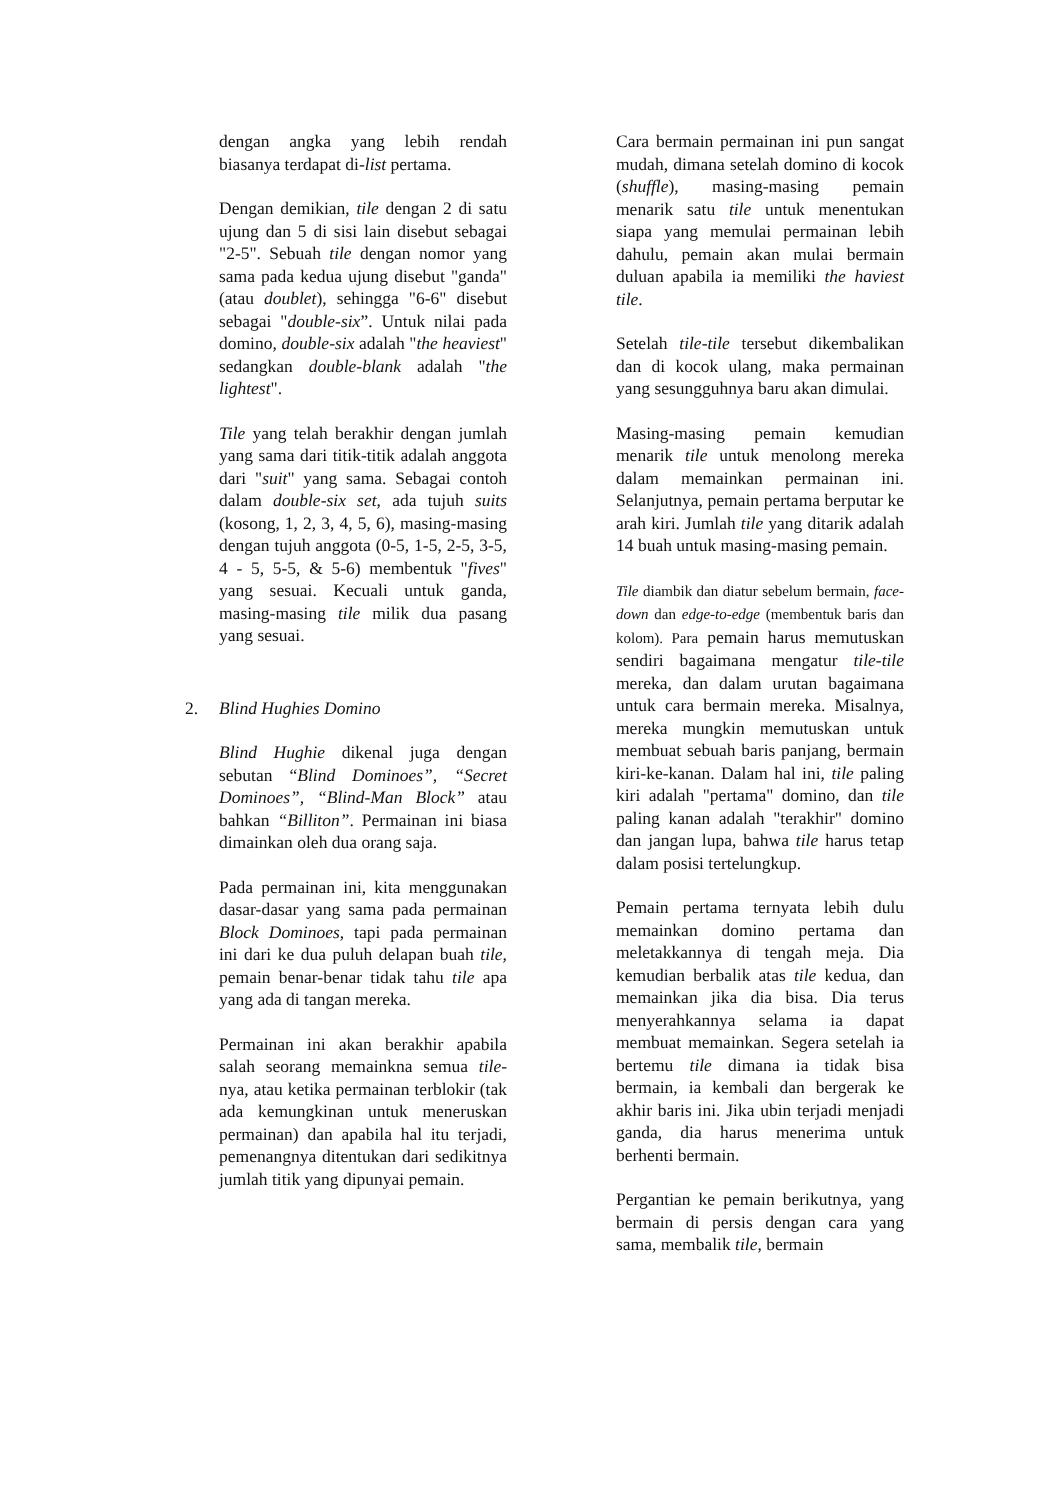dengan angka yang lebih rendah biasanya terdapat di-list pertama.
Dengan demikian, tile dengan 2 di satu ujung dan 5 di sisi lain disebut sebagai "2-5". Sebuah tile dengan nomor yang sama pada kedua ujung disebut "ganda" (atau doublet), sehingga "6-6" disebut sebagai "double-six”. Untuk nilai pada domino, double-six adalah "the heaviest" sedangkan double-blank adalah "the lightest".
Tile yang telah berakhir dengan jumlah yang sama dari titik-titik adalah anggota dari "suit" yang sama. Sebagai contoh dalam double-six set, ada tujuh suits (kosong, 1, 2, 3, 4, 5, 6), masing-masing dengan tujuh anggota (0-5, 1-5, 2-5, 3-5, 4 - 5, 5-5, & 5-6) membentuk "fives" yang sesuai. Kecuali untuk ganda, masing-masing tile milik dua pasang yang sesuai.
2. Blind Hughies Domino
Blind Hughie dikenal juga dengan sebutan “Blind Dominoes”, “Secret Dominoes”, “Blind-Man Block” atau bahkan “Billiton”. Permainan ini biasa dimainkan oleh dua orang saja.
Pada permainan ini, kita menggunakan dasar-dasar yang sama pada permainan Block Dominoes, tapi pada permainan ini dari ke dua puluh delapan buah tile, pemain benar-benar tidak tahu tile apa yang ada di tangan mereka.
Permainan ini akan berakhir apabila salah seorang memainkna semua tile-nya, atau ketika permainan terblokir (tak ada kemungkinan untuk meneruskan permainan) dan apabila hal itu terjadi, pemenangnya ditentukan dari sedikitnya jumlah titik yang dipunyai pemain.
Cara bermain permainan ini pun sangat mudah, dimana setelah domino di kocok (shuffle), masing-masing pemain menarik satu tile untuk menentukan siapa yang memulai permainan lebih dahulu, pemain akan mulai bermain duluan apabila ia memiliki the haviest tile.
Setelah tile-tile tersebut dikembalikan dan di kocok ulang, maka permainan yang sesungguhnya baru akan dimulai.
Masing-masing pemain kemudian menarik tile untuk menolong mereka dalam memainkan permainan ini. Selanjutnya, pemain pertama berputar ke arah kiri. Jumlah tile yang ditarik adalah 14 buah untuk masing-masing pemain.
Tile diambik dan diatur sebelum bermain, face-down dan edge-to-edge (membentuk baris dan kolom). Para pemain harus memutuskan sendiri bagaimana mengatur tile-tile mereka, dan dalam urutan bagaimana untuk cara bermain mereka. Misalnya, mereka mungkin memutuskan untuk membuat sebuah baris panjang, bermain kiri-ke-kanan. Dalam hal ini, tile paling kiri adalah "pertama" domino, dan tile paling kanan adalah "terakhir" domino dan jangan lupa, bahwa tile harus tetap dalam posisi tertelungkup.
Pemain pertama ternyata lebih dulu memainkan domino pertama dan meletakkannya di tengah meja. Dia kemudian berbalik atas tile kedua, dan memainkan jika dia bisa. Dia terus menyerahkannya selama ia dapat membuat memainkan. Segera setelah ia bertemu tile dimana ia tidak bisa bermain, ia kembali dan bergerak ke akhir baris ini. Jika ubin terjadi menjadi ganda, dia harus menerima untuk berhenti bermain.
Pergantian ke pemain berikutnya, yang bermain di persis dengan cara yang sama, membalik tile, bermain